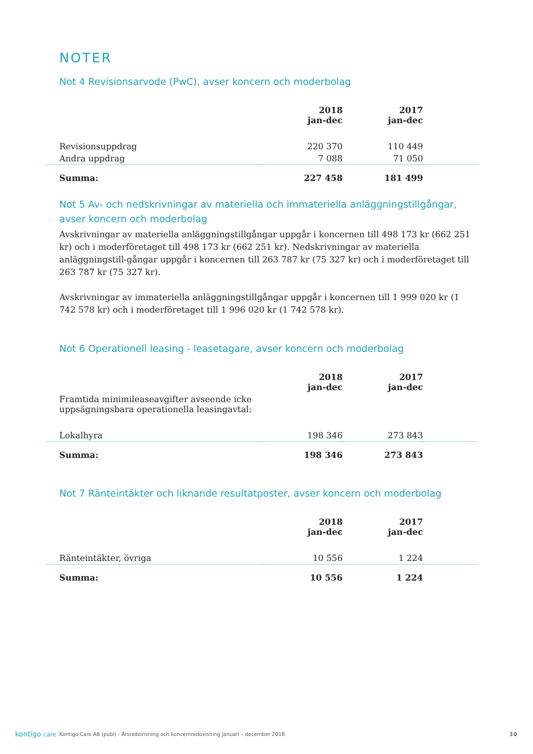NOTER
Not 4 Revisionsarvode (PwC), avser koncern och moderbolag
| | 2018 jan-dec | 2017 jan-dec | |
| --- | --- | --- | --- |
| Revisionsuppdrag | 220 370 | 110 449 | |
| Andra uppdrag | 7 088 | 71 050 | |
| Summa: | 227 458 | 181 499 | |
Not 5 Av- och nedskrivningar av materiella och immateriella anläggningstillgångar, avser koncern och moderbolag
Avskrivningar av materiella anläggningstillgångar uppgår i koncernen till 498 173 kr (662 251 kr) och i moderföretaget till 498 173 kr (662 251 kr). Nedskrivningar av materiella anläggningstill-gångar uppgår i koncernen till 263 787 kr (75 327 kr) och i moderföretaget till 263 787 kr (75 327 kr).
Avskrivningar av immateriella anläggningstillgångar uppgår i koncernen till 1 999 020 kr (1 742 578 kr) och i moderföretaget till 1 996 020 kr (1 742 578 kr).
Not 6 Operationell leasing - leasetagare, avser koncern och moderbolag
| | 2018 jan-dec | 2017 jan-dec | |
| --- | --- | --- | --- |
| Framtida minimileaseavgifter avseende icke uppsägningsbara operationella leasingavtal: | | | |
| Lokalhyra | 198 346 | 273 843 | |
| Summa: | 198 346 | 273 843 | |
Not 7 Ränteintäkter och liknande resultatposter, avser koncern och moderbolag
| | 2018 jan-dec | 2017 jan-dec | |
| --- | --- | --- | --- |
| Ränteintäkter, övriga | 10 556 | 1 224 | |
| Summa: | 10 556 | 1 224 | |
kontigo care Kontigo Care AB (publ) - Årsredovisning och koncernredovisning Januari – december 2018 30